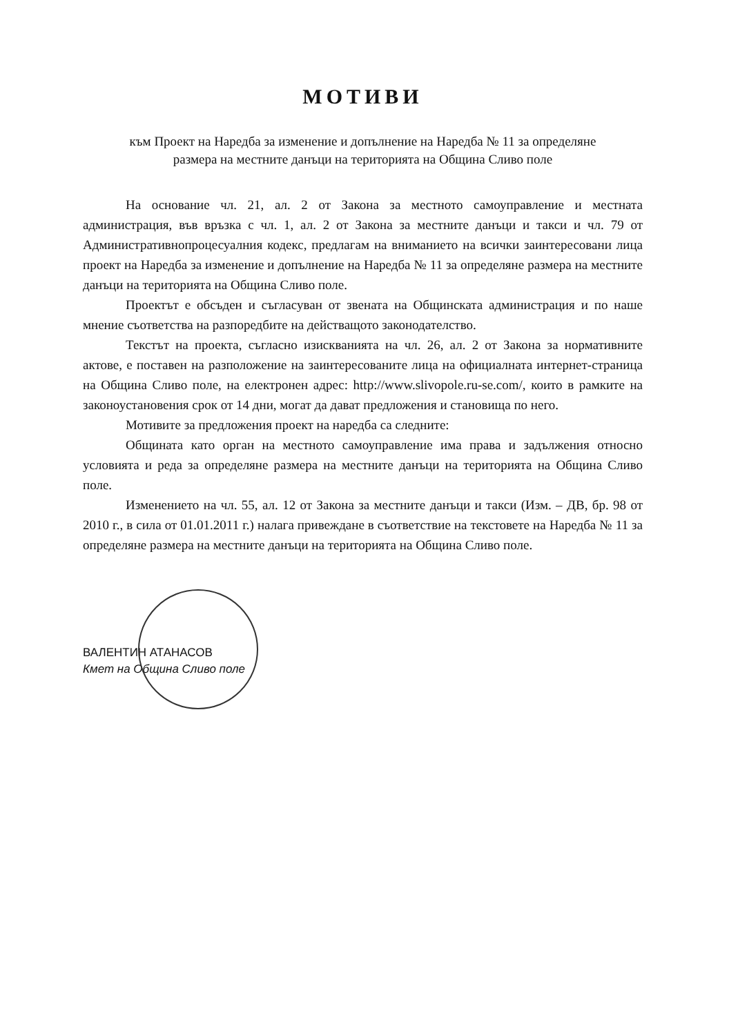МОТИВИ
към Проект на Наредба за изменение и допълнение на Наредба № 11 за определяне
размера на местните данъци на територията на Община Сливо поле
На основание чл. 21, ал. 2 от Закона за местното самоуправление и местната администрация, във връзка с чл. 1, ал. 2 от Закона за местните данъци и такси и чл. 79 от Административнопроцесуалния кодекс, предлагам на вниманието на всички заинтересовани лица проект на Наредба за изменение и допълнение на Наредба № 11 за определяне размера на местните данъци на територията на Община Сливо поле.
Проектът е обсъден и съгласуван от звената на Общинската администрация и по наше мнение съответства на разпоредбите на действащото законодателство.
Текстът на проекта, съгласно изискванията на чл. 26, ал. 2 от Закона за нормативните актове, е поставен на разположение на заинтересованите лица на официалната интернет-страница на Община Сливо поле, на електронен адрес: http://www.slivopole.ru-se.com/, които в рамките на законоустановения срок от 14 дни, могат да дават предложения и становища по него.
Мотивите за предложения проект на наредба са следните:
Общината като орган на местното самоуправление има права и задължения относно условията и реда за определяне размера на местните данъци на територията на Община Сливо поле.
Изменението на чл. 55, ал. 12 от Закона за местните данъци и такси (Изм. – ДВ, бр. 98 от 2010 г., в сила от 01.01.2011 г.) налага привеждане в съответствие на текстовете на Наредба № 11 за определяне размера на местните данъци на територията на Община Сливо поле.
ВАЛЕНТИН АТАНАСОВ
Кмет на Община Сливо поле